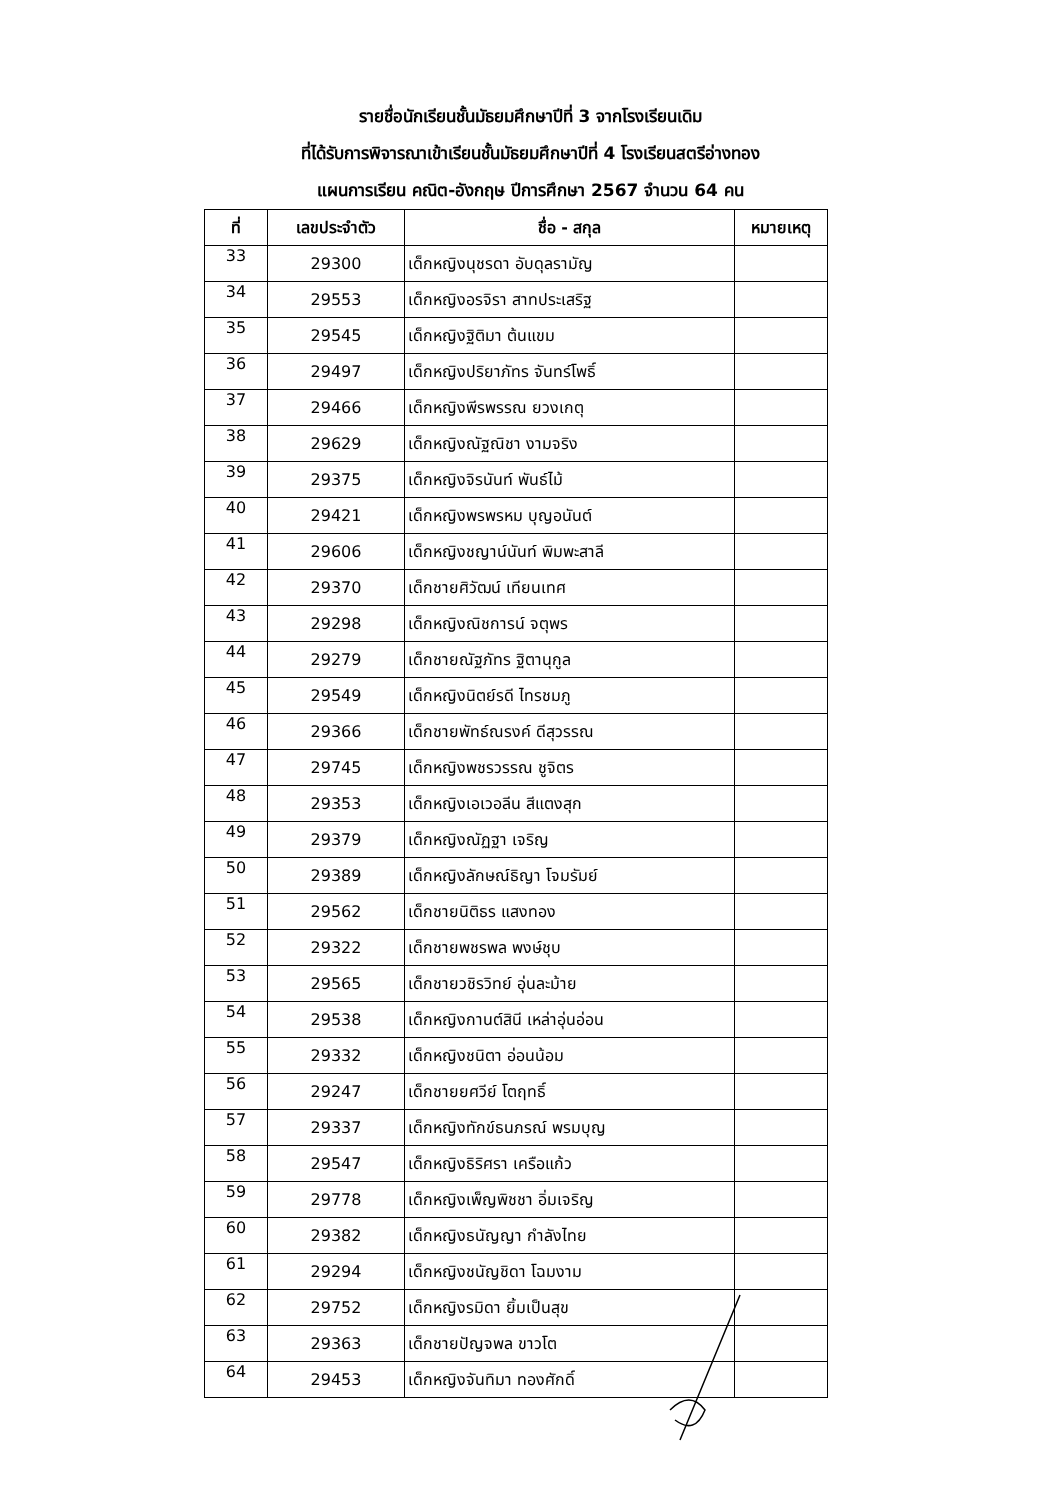รายชื่อนักเรียนชั้นมัธยมศึกษาปีที่ 3 จากโรงเรียนเดิม
ที่ได้รับการพิจารณาเข้าเรียนชั้นมัธยมศึกษาปีที่ 4 โรงเรียนสตรีอ่างทอง
แผนการเรียน คณิต-อังกฤษ ปีการศึกษา 2567 จำนวน 64 คน
| ที่ | เลขประจำตัว | ชื่อ - สกุล | หมายเหตุ |
| --- | --- | --- | --- |
| 33 | 29300 | เด็กหญิงนุชรดา อับดุลรามัญ | |
| 34 | 29553 | เด็กหญิงอรจิรา สาทประเสริฐ | |
| 35 | 29545 | เด็กหญิงฐิติมา ต้นแขม | |
| 36 | 29497 | เด็กหญิงปริยาภัทร จันทร์โพธิ์ | |
| 37 | 29466 | เด็กหญิงพีรพรรณ ยวงเกตุ | |
| 38 | 29629 | เด็กหญิงณัฐณิชา งามจริง | |
| 39 | 29375 | เด็กหญิงจิรนันท์ พันธ์ไม้ | |
| 40 | 29421 | เด็กหญิงพรพรหม บุญอนันต์ | |
| 41 | 29606 | เด็กหญิงชญาน์นันท์ พิมพะสาลี | |
| 42 | 29370 | เด็กชายศิวัฒน์ เทียนเทศ | |
| 43 | 29298 | เด็กหญิงณิชการน์ จตุพร | |
| 44 | 29279 | เด็กชายณัฐภัทร ฐิตานุกูล | |
| 45 | 29549 | เด็กหญิงนิตย์รดี ไทรชมภู | |
| 46 | 29366 | เด็กชายพัทธ์ณรงค์ ดีสุวรรณ | |
| 47 | 29745 | เด็กหญิงพชรวรรณ ชูจิตร | |
| 48 | 29353 | เด็กหญิงเอเวอลีน สีแตงสุก | |
| 49 | 29379 | เด็กหญิงณัฏฐา เจริญ | |
| 50 | 29389 | เด็กหญิงลักษณ์ธิญา โจมรัมย์ | |
| 51 | 29562 | เด็กชายนิติธร แสงทอง | |
| 52 | 29322 | เด็กชายพชรพล พงษ์ชุบ | |
| 53 | 29565 | เด็กชายวชิรวิทย์ อุ่นละม้าย | |
| 54 | 29538 | เด็กหญิงกานต์สินี เหล่าอุ่นอ่อน | |
| 55 | 29332 | เด็กหญิงชนิตา อ่อนน้อม | |
| 56 | 29247 | เด็กชายยศวีย์ โตฤทธิ์ | |
| 57 | 29337 | เด็กหญิงทักข์ธนภรณ์ พรมบุญ | |
| 58 | 29547 | เด็กหญิงธิริศรา เครือแก้ว | |
| 59 | 29778 | เด็กหญิงเพ็ญพิชชา อิ่มเจริญ | |
| 60 | 29382 | เด็กหญิงธนัญญา กำลังไทย | |
| 61 | 29294 | เด็กหญิงชนัญชิดา โฉมงาม | |
| 62 | 29752 | เด็กหญิงรมิดา ยิ้มเป็นสุข | |
| 63 | 29363 | เด็กชายปัญจพล ขาวโต | |
| 64 | 29453 | เด็กหญิงจันทิมา ทองศักดิ์ | |